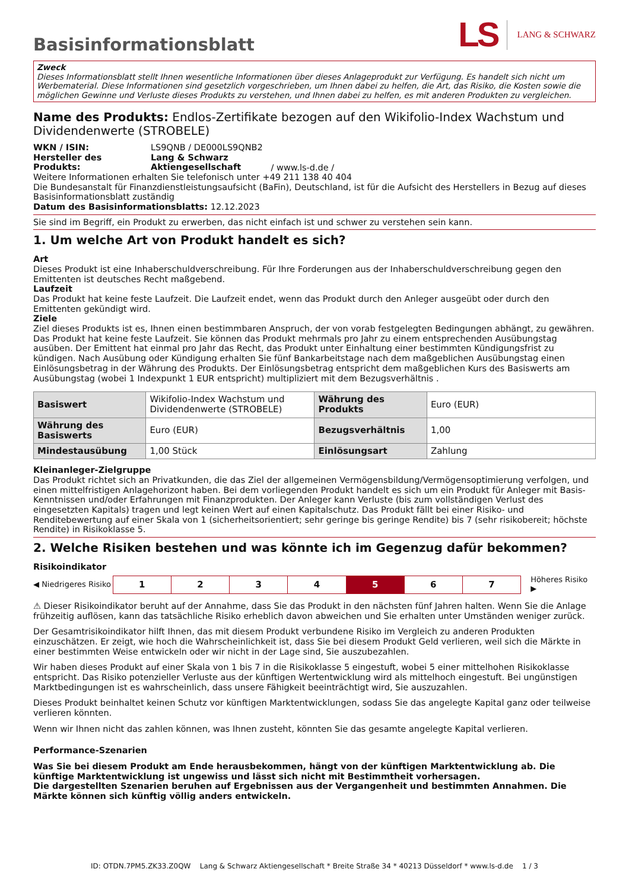Basisinformationsblatt
LS LANG & SCHWARZ
Zweck
Dieses Informationsblatt stellt Ihnen wesentliche Informationen über dieses Anlageprodukt zur Verfügung. Es handelt sich nicht um Werbematerial. Diese Informationen sind gesetzlich vorgeschrieben, um Ihnen dabei zu helfen, die Art, das Risiko, die Kosten sowie die möglichen Gewinne und Verluste dieses Produkts zu verstehen, und Ihnen dabei zu helfen, es mit anderen Produkten zu vergleichen.
Name des Produkts: Endlos-Zertifikate bezogen auf den Wikifolio-Index Wachstum und Dividendenwerte (STROBELE)
WKN / ISIN: LS9QNB / DE000LS9QNB2
Hersteller des Produkts: Lang & Schwarz Aktiengesellschaft / www.ls-d.de /
Weitere Informationen erhalten Sie telefonisch unter +49 211 138 40 404
Die Bundesanstalt für Finanzdienstleistungsaufsicht (BaFin), Deutschland, ist für die Aufsicht des Herstellers in Bezug auf dieses Basisinformationsblatt zuständig
Datum des Basisinformationsblatts: 12.12.2023
Sie sind im Begriff, ein Produkt zu erwerben, das nicht einfach ist und schwer zu verstehen sein kann.
1. Um welche Art von Produkt handelt es sich?
Art
Dieses Produkt ist eine Inhaberschuldverschreibung. Für Ihre Forderungen aus der Inhaberschuldverschreibung gegen den Emittenten ist deutsches Recht maßgebend.
Laufzeit
Das Produkt hat keine feste Laufzeit. Die Laufzeit endet, wenn das Produkt durch den Anleger ausgeübt oder durch den Emittenten gekündigt wird.
Ziele
Ziel dieses Produkts ist es, Ihnen einen bestimmbaren Anspruch, der von vorab festgelegten Bedingungen abhängt, zu gewähren. Das Produkt hat keine feste Laufzeit. Sie können das Produkt mehrmals pro Jahr zu einem entsprechenden Ausübungstag ausüben. Der Emittent hat einmal pro Jahr das Recht, das Produkt unter Einhaltung einer bestimmten Kündigungsfrist zu kündigen. Nach Ausübung oder Kündigung erhalten Sie fünf Bankarbeitstage nach dem maßgeblichen Ausübungstag einen Einlösungsbetrag in der Währung des Produkts. Der Einlösungsbetrag entspricht dem maßgeblichen Kurs des Basiswerts am Ausübungstag (wobei 1 Indexpunkt 1 EUR entspricht) multipliziert mit dem Bezugsverhältnis .
| Basiswert | Wikifolio-Index Wachstum und Dividendenwerte (STROBELE) | Währung des Produkts | Euro (EUR) |
| Währung des Basiswerts | Euro (EUR) | Bezugsverhältnis | 1,00 |
| Mindestausübung | 1,00 Stück | Einlösungsart | Zahlung |
Kleinanleger-Zielgruppe
Das Produkt richtet sich an Privatkunden, die das Ziel der allgemeinen Vermögensbildung/Vermögensoptimierung verfolgen, und einen mittelfristigen Anlagehorizont haben. Bei dem vorliegenden Produkt handelt es sich um ein Produkt für Anleger mit Basis-Kenntnissen und/oder Erfahrungen mit Finanzprodukten. Der Anleger kann Verluste (bis zum vollständigen Verlust des eingesetzten Kapitals) tragen und legt keinen Wert auf einen Kapitalschutz. Das Produkt fällt bei einer Risiko- und Renditebewertung auf einer Skala von 1 (sicherheitsorientiert; sehr geringe bis geringe Rendite) bis 7 (sehr risikobereit; höchste Rendite) in Risikoklasse 5.
2. Welche Risiken bestehen und was könnte ich im Gegenzug dafür bekommen?
Risikoindikator
◀ Niedrigeres Risiko
| 1 | 2 | 3 | 4 | 5 | 6 | 7 |
Höheres Risiko ▶
⚠ Dieser Risikoindikator beruht auf der Annahme, dass Sie das Produkt in den nächsten fünf Jahren halten. Wenn Sie die Anlage frühzeitig auflösen, kann das tatsächliche Risiko erheblich davon abweichen und Sie erhalten unter Umständen weniger zurück.
Der Gesamtrisikoindikator hilft Ihnen, das mit diesem Produkt verbundene Risiko im Vergleich zu anderen Produkten einzuschätzen. Er zeigt, wie hoch die Wahrscheinlichkeit ist, dass Sie bei diesem Produkt Geld verlieren, weil sich die Märkte in einer bestimmten Weise entwickeln oder wir nicht in der Lage sind, Sie auszubezahlen.
Wir haben dieses Produkt auf einer Skala von 1 bis 7 in die Risikoklasse 5 eingestuft, wobei 5 einer mittelhohen Risikoklasse entspricht. Das Risiko potenzieller Verluste aus der künftigen Wertentwicklung wird als mittelhoch eingestuft. Bei ungünstigen Marktbedingungen ist es wahrscheinlich, dass unsere Fähigkeit beeinträchtigt wird, Sie auszuzahlen.
Dieses Produkt beinhaltet keinen Schutz vor künftigen Marktentwicklungen, sodass Sie das angelegte Kapital ganz oder teilweise verlieren könnten.
Wenn wir Ihnen nicht das zahlen können, was Ihnen zusteht, könnten Sie das gesamte angelegte Kapital verlieren.
Performance-Szenarien
Was Sie bei diesem Produkt am Ende herausbekommen, hängt von der künftigen Marktentwicklung ab. Die künftige Marktentwicklung ist ungewiss und lässt sich nicht mit Bestimmtheit vorhersagen.
Die dargestellten Szenarien beruhen auf Ergebnissen aus der Vergangenheit und bestimmten Annahmen. Die Märkte können sich künftig völlig anders entwickeln.
ID: OTDN.7PM5.ZK33.Z0QW Lang & Schwarz Aktiengesellschaft * Breite Straße 34 * 40213 Düsseldorf * www.ls-d.de 1 / 3